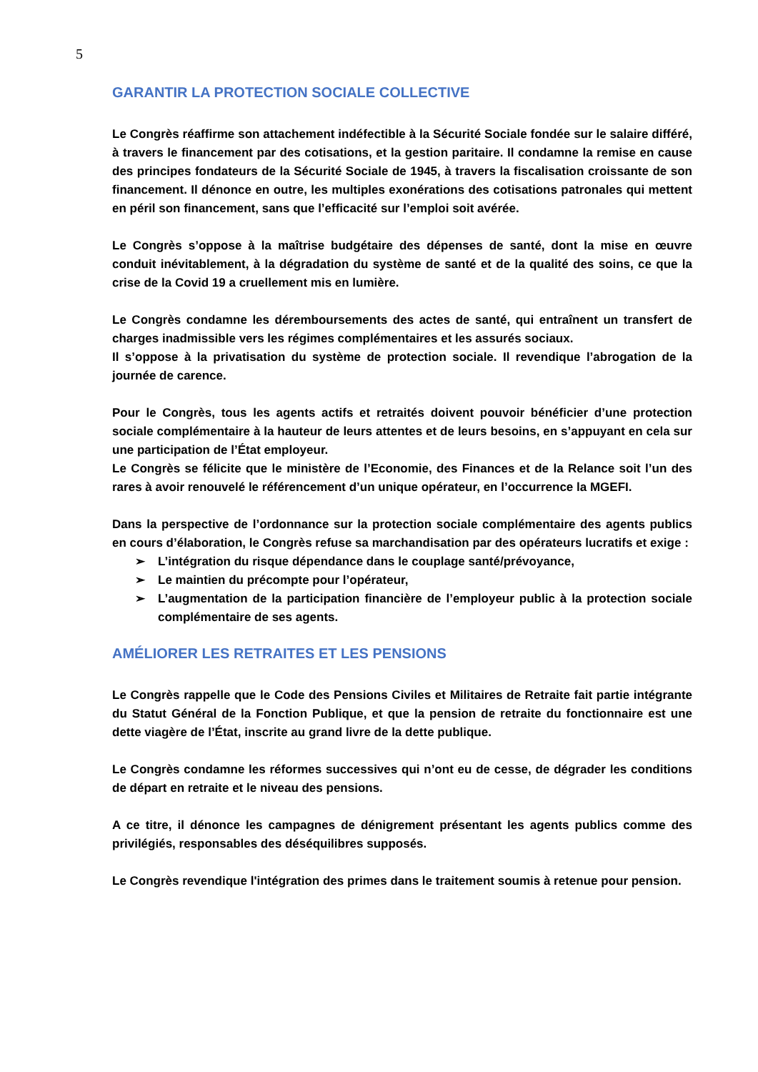5
GARANTIR LA PROTECTION SOCIALE COLLECTIVE
Le Congrès réaffirme son attachement indéfectible à la Sécurité Sociale fondée sur le salaire différé, à travers le financement par des cotisations, et la gestion paritaire. Il condamne la remise en cause des principes fondateurs de la Sécurité Sociale de 1945, à travers la fiscalisation croissante de son financement. Il dénonce en outre, les multiples exonérations des cotisations patronales qui mettent en péril son financement, sans que l’efficacité sur l’emploi soit avérée.
Le Congrès s’oppose à la maîtrise budgétaire des dépenses de santé, dont la mise en œuvre conduit inévitablement, à la dégradation du système de santé et de la qualité des soins, ce que la crise de la Covid 19 a cruellement mis en lumière.
Le Congrès condamne les déremboursements des actes de santé, qui entraînent un transfert de charges inadmissible vers les régimes complémentaires et les assurés sociaux.
Il s’oppose à la privatisation du système de protection sociale. Il revendique l’abrogation de la journée de carence.
Pour le Congrès, tous les agents actifs et retraités doivent pouvoir bénéficier d’une protection sociale complémentaire à la hauteur de leurs attentes et de leurs besoins, en s’appuyant en cela sur une participation de l’État employeur.
Le Congrès se félicite que le ministère de l’Economie, des Finances et de la Relance soit l’un des rares à avoir renouvelé le référencement d’un unique opérateur, en l’occurrence la MGEFI.
Dans la perspective de l’ordonnance sur la protection sociale complémentaire des agents publics en cours d’élaboration, le Congrès refuse sa marchandisation par des opérateurs lucratifs et exige :
➢ L’intégration du risque dépendance dans le couplage santé/prévoyance,
➢ Le maintien du précompte pour l’opérateur,
➢ L’augmentation de la participation financière de l’employeur public à la protection sociale complémentaire de ses agents.
AMÉLIORER LES RETRAITES ET LES PENSIONS
Le Congrès rappelle que le Code des Pensions Civiles et Militaires de Retraite fait partie intégrante du Statut Général de la Fonction Publique, et que la pension de retraite du fonctionnaire est une dette viagère de l’État, inscrite au grand livre de la dette publique.
Le Congrès condamne les réformes successives qui n’ont eu de cesse, de dégrader les conditions de départ en retraite et le niveau des pensions.
A ce titre, il dénonce les campagnes de dénigrement présentant les agents publics comme des privilégiés, responsables des déséquilibres supposés.
Le Congrès revendique l'intégration des primes dans le traitement soumis à retenue pour pension.